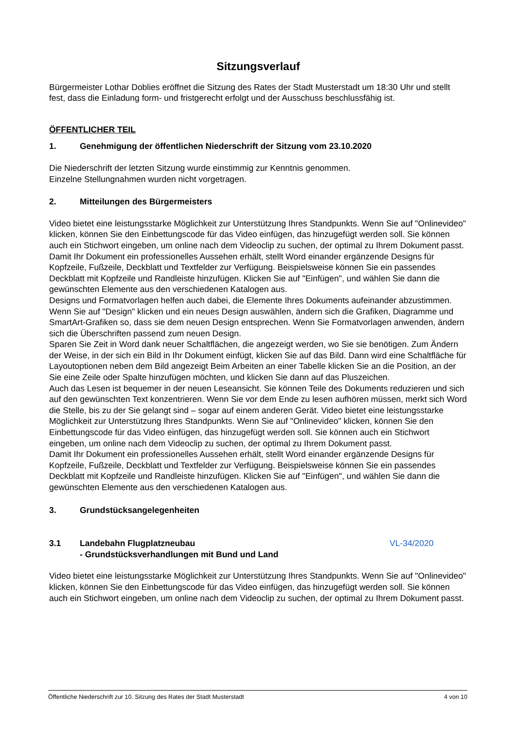Sitzungsverlauf
Bürgermeister Lothar Doblies eröffnet die Sitzung des Rates der Stadt Musterstadt um 18:30 Uhr und stellt fest, dass die Einladung form- und fristgerecht erfolgt und der Ausschuss beschlussfähig ist.
ÖFFENTLICHER TEIL
1. Genehmigung der öffentlichen Niederschrift der Sitzung vom 23.10.2020
Die Niederschrift der letzten Sitzung wurde einstimmig zur Kenntnis genommen.
Einzelne Stellungnahmen wurden nicht vorgetragen.
2. Mitteilungen des Bürgermeisters
Video bietet eine leistungsstarke Möglichkeit zur Unterstützung Ihres Standpunkts. Wenn Sie auf "Onlinevideo" klicken, können Sie den Einbettungscode für das Video einfügen, das hinzugefügt werden soll. Sie können auch ein Stichwort eingeben, um online nach dem Videoclip zu suchen, der optimal zu Ihrem Dokument passt.
Damit Ihr Dokument ein professionelles Aussehen erhält, stellt Word einander ergänzende Designs für Kopfzeile, Fußzeile, Deckblatt und Textfelder zur Verfügung. Beispielsweise können Sie ein passendes Deckblatt mit Kopfzeile und Randleiste hinzufügen. Klicken Sie auf "Einfügen", und wählen Sie dann die gewünschten Elemente aus den verschiedenen Katalogen aus.
Designs und Formatvorlagen helfen auch dabei, die Elemente Ihres Dokuments aufeinander abzustimmen. Wenn Sie auf "Design" klicken und ein neues Design auswählen, ändern sich die Grafiken, Diagramme und SmartArt-Grafiken so, dass sie dem neuen Design entsprechen. Wenn Sie Formatvorlagen anwenden, ändern sich die Überschriften passend zum neuen Design.
Sparen Sie Zeit in Word dank neuer Schaltflächen, die angezeigt werden, wo Sie sie benötigen. Zum Ändern der Weise, in der sich ein Bild in Ihr Dokument einfügt, klicken Sie auf das Bild. Dann wird eine Schaltfläche für Layoutoptionen neben dem Bild angezeigt Beim Arbeiten an einer Tabelle klicken Sie an die Position, an der Sie eine Zeile oder Spalte hinzufügen möchten, und klicken Sie dann auf das Pluszeichen.
Auch das Lesen ist bequemer in der neuen Leseansicht. Sie können Teile des Dokuments reduzieren und sich auf den gewünschten Text konzentrieren. Wenn Sie vor dem Ende zu lesen aufhören müssen, merkt sich Word die Stelle, bis zu der Sie gelangt sind – sogar auf einem anderen Gerät. Video bietet eine leistungsstarke Möglichkeit zur Unterstützung Ihres Standpunkts. Wenn Sie auf "Onlinevideo" klicken, können Sie den Einbettungscode für das Video einfügen, das hinzugefügt werden soll. Sie können auch ein Stichwort eingeben, um online nach dem Videoclip zu suchen, der optimal zu Ihrem Dokument passt.
Damit Ihr Dokument ein professionelles Aussehen erhält, stellt Word einander ergänzende Designs für Kopfzeile, Fußzeile, Deckblatt und Textfelder zur Verfügung. Beispielsweise können Sie ein passendes Deckblatt mit Kopfzeile und Randleiste hinzufügen. Klicken Sie auf "Einfügen", und wählen Sie dann die gewünschten Elemente aus den verschiedenen Katalogen aus.
3. Grundstücksangelegenheiten
3.1 Landebahn Flugplatzneubau
- Grundstücksverhandlungen mit Bund und Land VL-34/2020
Video bietet eine leistungsstarke Möglichkeit zur Unterstützung Ihres Standpunkts. Wenn Sie auf "Onlinevideo" klicken, können Sie den Einbettungscode für das Video einfügen, das hinzugefügt werden soll. Sie können auch ein Stichwort eingeben, um online nach dem Videoclip zu suchen, der optimal zu Ihrem Dokument passt.
Öffentliche Niederschrift zur 10. Sitzung des Rates der Stadt Musterstadt 4 von 10